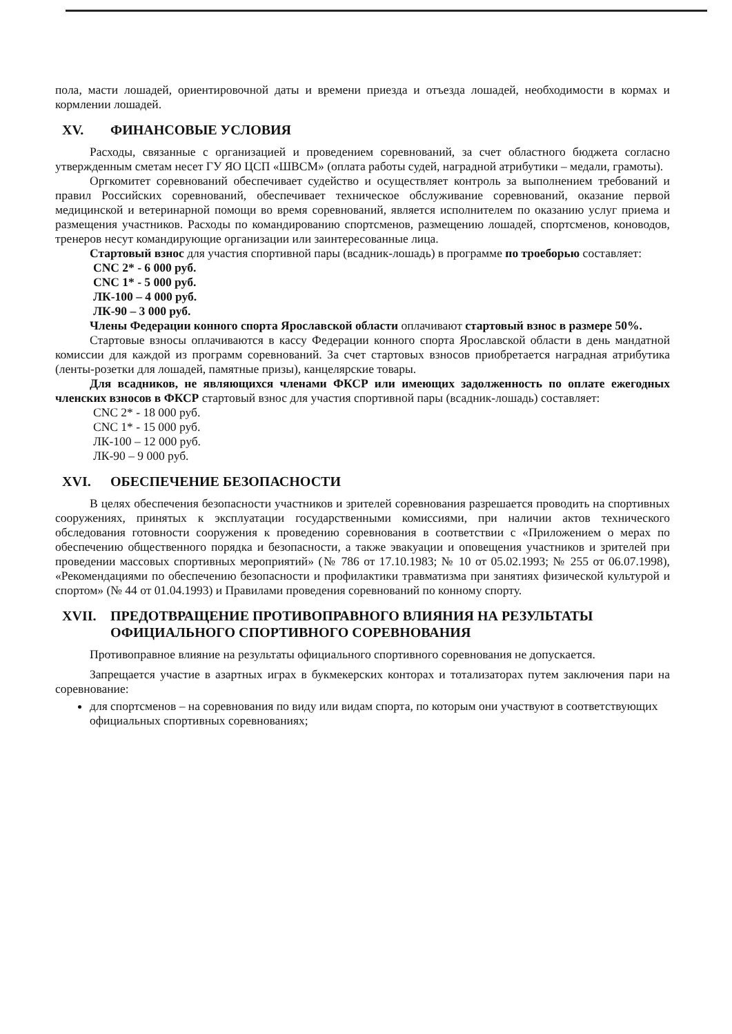пола, масти лошадей, ориентировочной даты и времени приезда и отъезда лошадей, необходимости в кормах и кормлении лошадей.
XV. ФИНАНСОВЫЕ УСЛОВИЯ
Расходы, связанные с организацией и проведением соревнований, за счет областного бюджета согласно утвержденным сметам несет ГУ ЯО ЦСП «ШВСМ» (оплата работы судей, наградной атрибутики – медали, грамоты).
Оргкомитет соревнований обеспечивает судейство и осуществляет контроль за выполнением требований и правил Российских соревнований, обеспечивает техническое обслуживание соревнований, оказание первой медицинской и ветеринарной помощи во время соревнований, является исполнителем по оказанию услуг приема и размещения участников. Расходы по командированию спортсменов, размещению лошадей, спортсменов, коноводов, тренеров несут командирующие организации или заинтересованные лица.
Стартовый взнос для участия спортивной пары (всадник-лошадь) в программе по троеборью составляет:
CNC 2* - 6 000 руб.
CNC 1* - 5 000 руб.
ЛК-100 – 4 000 руб.
ЛК-90 – 3 000 руб.
Члены Федерации конного спорта Ярославской области оплачивают стартовый взнос в размере 50%.
Стартовые взносы оплачиваются в кассу Федерации конного спорта Ярославской области в день мандатной комиссии для каждой из программ соревнований. За счет стартовых взносов приобретается наградная атрибутика (ленты-розетки для лошадей, памятные призы), канцелярские товары.
Для всадников, не являющихся членами ФКСР или имеющих задолженность по оплате ежегодных членских взносов в ФКСР стартовый взнос для участия спортивной пары (всадник-лошадь) составляет:
CNC 2* - 18 000 руб.
CNC 1* - 15 000 руб.
ЛК-100 – 12 000 руб.
ЛК-90 – 9 000 руб.
XVI. ОБЕСПЕЧЕНИЕ БЕЗОПАСНОСТИ
В целях обеспечения безопасности участников и зрителей соревнования разрешается проводить на спортивных сооружениях, принятых к эксплуатации государственными комиссиями, при наличии актов технического обследования готовности сооружения к проведению соревнования в соответствии с «Приложением о мерах по обеспечению общественного порядка и безопасности, а также эвакуации и оповещения участников и зрителей при проведении массовых спортивных мероприятий» (№ 786 от 17.10.1983; № 10 от 05.02.1993; № 255 от 06.07.1998), «Рекомендациями по обеспечению безопасности и профилактики травматизма при занятиях физической культурой и спортом» (№ 44 от 01.04.1993) и Правилами проведения соревнований по конному спорту.
XVII. ПРЕДОТВРАЩЕНИЕ ПРОТИВОПРАВНОГО ВЛИЯНИЯ НА РЕЗУЛЬТАТЫ
ОФИЦИАЛЬНОГО СПОРТИВНОГО СОРЕВНОВАНИЯ
Противоправное влияние на результаты официального спортивного соревнования не допускается.
Запрещается участие в азартных играх в букмекерских конторах и тотализаторах путем заключения пари на соревнование:
для спортсменов – на соревнования по виду или видам спорта, по которым они участвуют в соответствующих официальных спортивных соревнованиях;